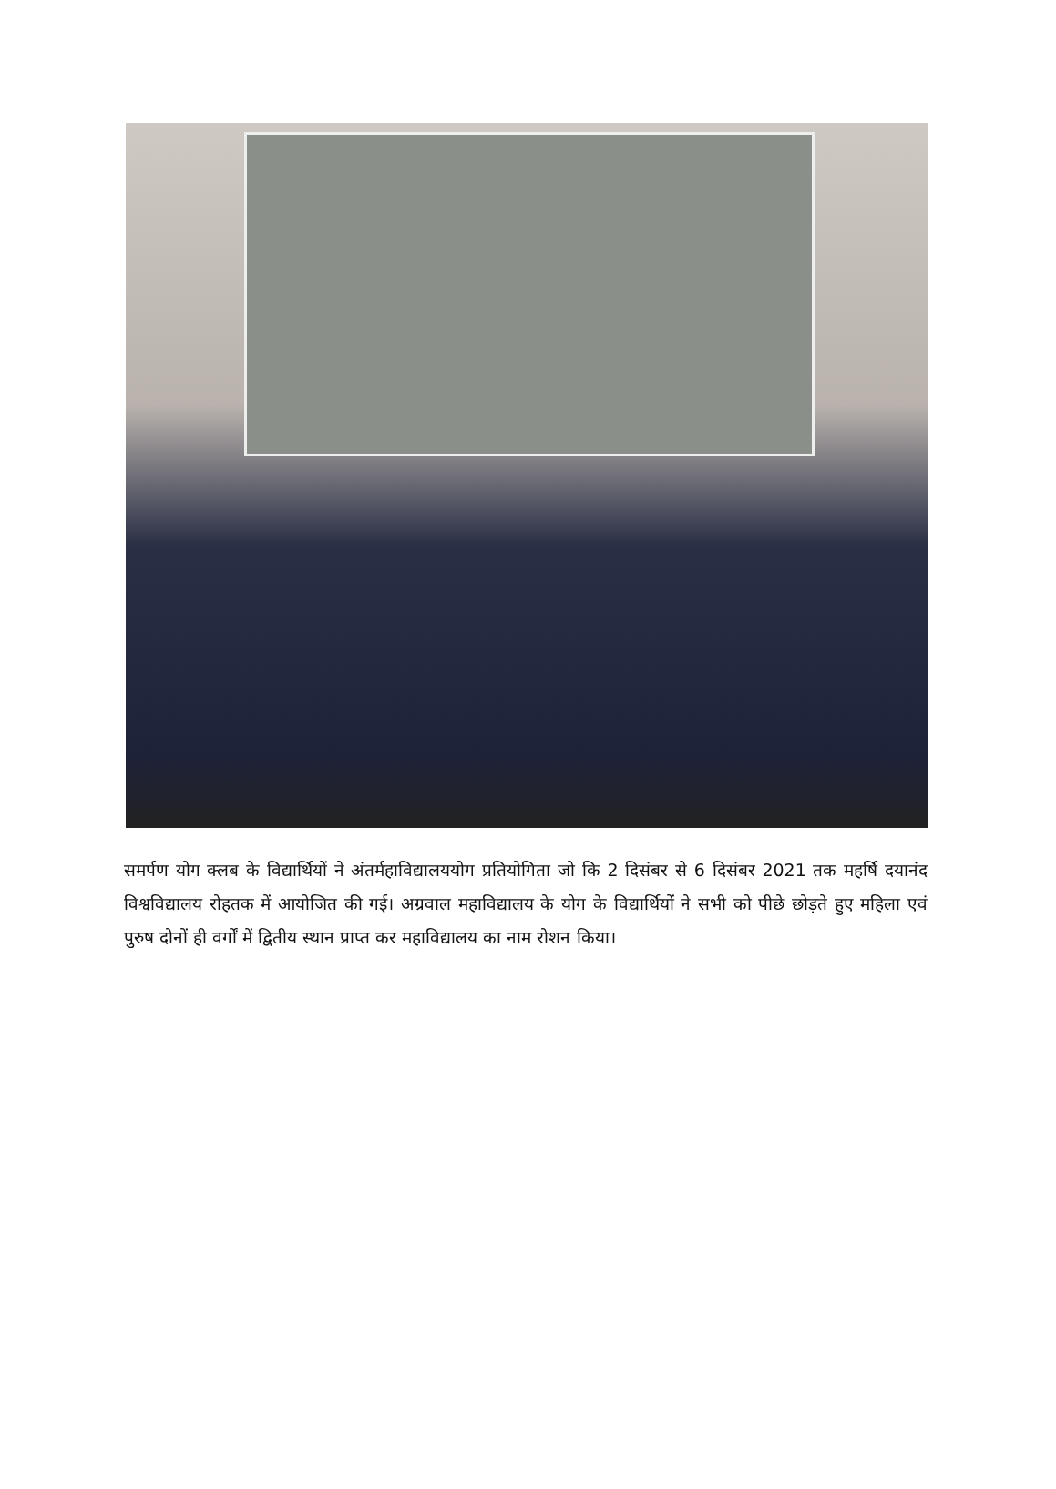समर्पण योग क्लब के विद्यार्थियों ने अंतर्महाविद्यालययोग प्रतियोगिता जो कि 2 दिसंबर से 6 दिसंबर 2021 तक महर्षि दयानंद विश्वविद्यालय रोहतक में आयोजित की गई। अग्रवाल महाविद्यालय के योग के विद्यार्थियों ने सभी को पीछे छोड़ते हुए महिला एवं पुरुष दोनों ही वर्गों में द्वितीय स्थान प्राप्त कर महाविद्यालय का नाम रोशन किया।